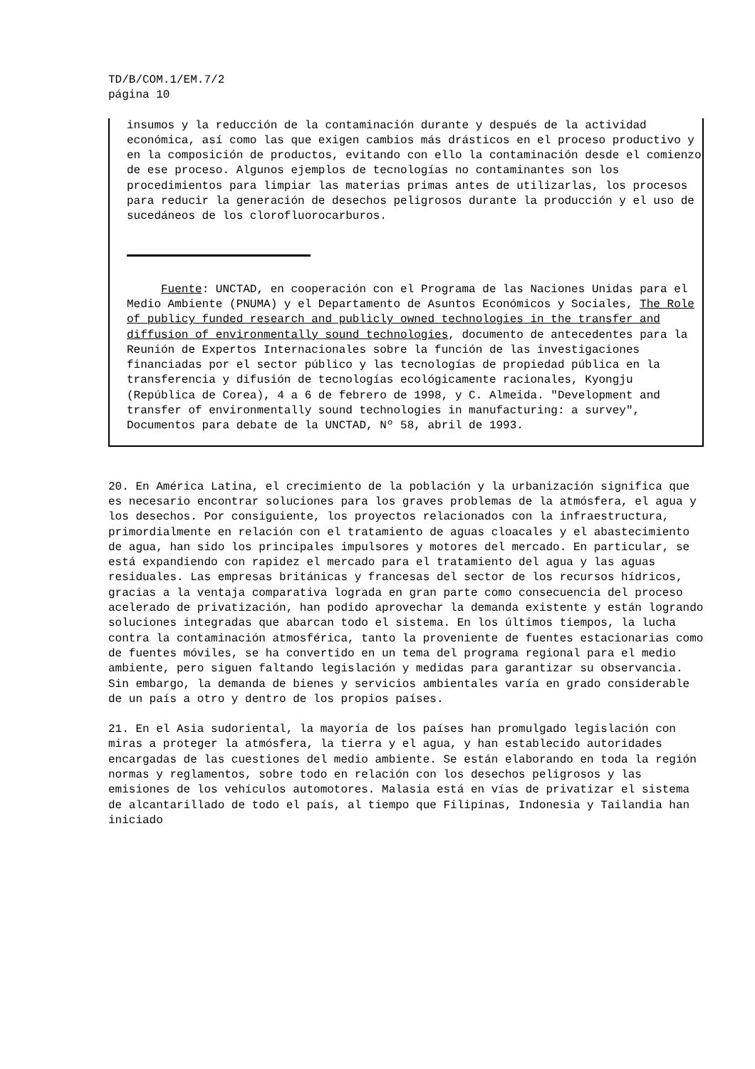TD/B/COM.1/EM.7/2 página 10
insumos y la reducción de la contaminación durante y después de la actividad económica, así como las que exigen cambios más drásticos en el proceso productivo y en la composición de productos, evitando con ello la contaminación desde el comienzo de ese proceso. Algunos ejemplos de tecnologías no contaminantes son los procedimientos para limpiar las materias primas antes de utilizarlas, los procesos para reducir la generación de desechos peligrosos durante la producción y el uso de sucedáneos de los clorofluorocarburos.
Fuente: UNCTAD, en cooperación con el Programa de las Naciones Unidas para el Medio Ambiente (PNUMA) y el Departamento de Asuntos Económicos y Sociales, The Role of publicy funded research and publicly owned technologies in the transfer and diffusion of environmentally sound technologies, documento de antecedentes para la Reunión de Expertos Internacionales sobre la función de las investigaciones financiadas por el sector público y las tecnologías de propiedad pública en la transferencia y difusión de tecnologías ecológicamente racionales, Kyongju (República de Corea), 4 a 6 de febrero de 1998, y C. Almeida. "Development and transfer of environmentally sound technologies in manufacturing: a survey", Documentos para debate de la UNCTAD, Nº 58, abril de 1993.
20. En América Latina, el crecimiento de la población y la urbanización significa que es necesario encontrar soluciones para los graves problemas de la atmósfera, el agua y los desechos. Por consiguiente, los proyectos relacionados con la infraestructura, primordialmente en relación con el tratamiento de aguas cloacales y el abastecimiento de agua, han sido los principales impulsores y motores del mercado. En particular, se está expandiendo con rapidez el mercado para el tratamiento del agua y las aguas residuales. Las empresas británicas y francesas del sector de los recursos hídricos, gracias a la ventaja comparativa lograda en gran parte como consecuencia del proceso acelerado de privatización, han podido aprovechar la demanda existente y están logrando soluciones integradas que abarcan todo el sistema. En los últimos tiempos, la lucha contra la contaminación atmosférica, tanto la proveniente de fuentes estacionarias como de fuentes móviles, se ha convertido en un tema del programa regional para el medio ambiente, pero siguen faltando legislación y medidas para garantizar su observancia. Sin embargo, la demanda de bienes y servicios ambientales varía en grado considerable de un país a otro y dentro de los propios países.
21. En el Asia sudoriental, la mayoría de los países han promulgado legislación con miras a proteger la atmósfera, la tierra y el agua, y han establecido autoridades encargadas de las cuestiones del medio ambiente. Se están elaborando en toda la región normas y reglamentos, sobre todo en relación con los desechos peligrosos y las emisiones de los vehículos automotores. Malasia está en vías de privatizar el sistema de alcantarillado de todo el país, al tiempo que Filipinas, Indonesia y Tailandia han iniciado